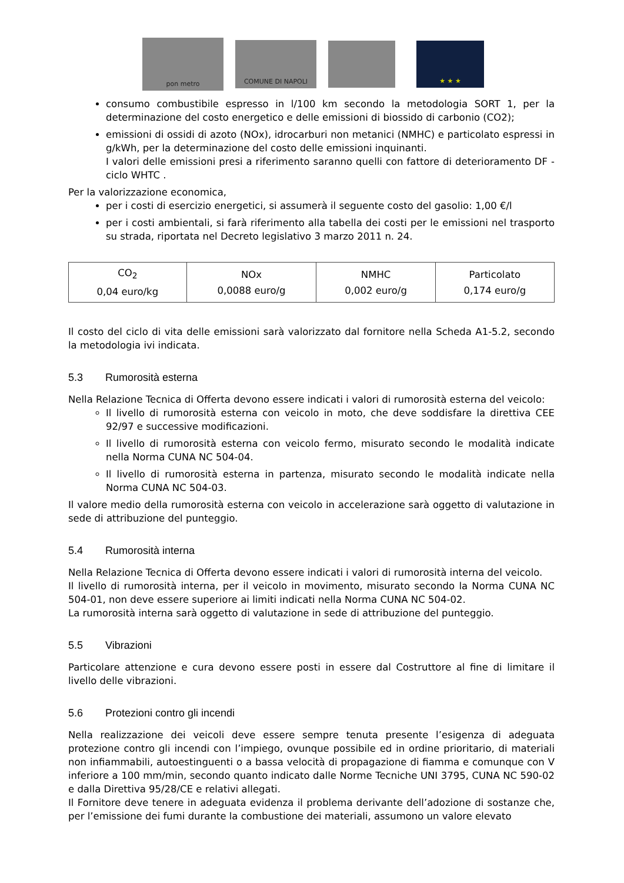pon metro
COMUNE DI NAPOLI
★ ★ ★
consumo combustibile espresso in l/100 km secondo la metodologia SORT 1, per la determinazione del costo energetico e delle emissioni di biossido di carbonio (CO2);
emissioni di ossidi di azoto (NOx), idrocarburi non metanici (NMHC) e particolato espressi in g/kWh, per la determinazione del costo delle emissioni inquinanti.
I valori delle emissioni presi a riferimento saranno quelli con fattore di deterioramento DF - ciclo WHTC .
Per la valorizzazione economica,
per i costi di esercizio energetici, si assumerà il seguente costo del gasolio: 1,00 €/l
per i costi ambientali, si farà riferimento alla tabella dei costi per le emissioni nel trasporto su strada, riportata nel Decreto legislativo 3 marzo 2011 n. 24.
| CO<sub>2</sub> 0,04 euro/kg | NOx 0,0088 euro/g | NMHC 0,002 euro/g | Particolato 0,174 euro/g |
Il costo del ciclo di vita delle emissioni sarà valorizzato dal fornitore nella Scheda A1-5.2, secondo la metodologia ivi indicata.
5.3 Rumorosità esterna
Nella Relazione Tecnica di Offerta devono essere indicati i valori di rumorosità esterna del veicolo:
Il livello di rumorosità esterna con veicolo in moto, che deve soddisfare la direttiva CEE 92/97 e successive modificazioni.
Il livello di rumorosità esterna con veicolo fermo, misurato secondo le modalità indicate nella Norma CUNA NC 504-04.
Il livello di rumorosità esterna in partenza, misurato secondo le modalità indicate nella Norma CUNA NC 504-03.
Il valore medio della rumorosità esterna con veicolo in accelerazione sarà oggetto di valutazione in sede di attribuzione del punteggio.
5.4 Rumorosità interna
Nella Relazione Tecnica di Offerta devono essere indicati i valori di rumorosità interna del veicolo.
Il livello di rumorosità interna, per il veicolo in movimento, misurato secondo la Norma CUNA NC 504-01, non deve essere superiore ai limiti indicati nella Norma CUNA NC 504-02.
La rumorosità interna sarà oggetto di valutazione in sede di attribuzione del punteggio.
5.5 Vibrazioni
Particolare attenzione e cura devono essere posti in essere dal Costruttore al fine di limitare il livello delle vibrazioni.
5.6 Protezioni contro gli incendi
Nella realizzazione dei veicoli deve essere sempre tenuta presente l’esigenza di adeguata protezione contro gli incendi con l’impiego, ovunque possibile ed in ordine prioritario, di materiali non infiammabili, autoestinguenti o a bassa velocità di propagazione di fiamma e comunque con V inferiore a 100 mm/min, secondo quanto indicato dalle Norme Tecniche UNI 3795, CUNA NC 590-02 e dalla Direttiva 95/28/CE e relativi allegati.
Il Fornitore deve tenere in adeguata evidenza il problema derivante dell’adozione di sostanze che, per l’emissione dei fumi durante la combustione dei materiali, assumono un valore elevato